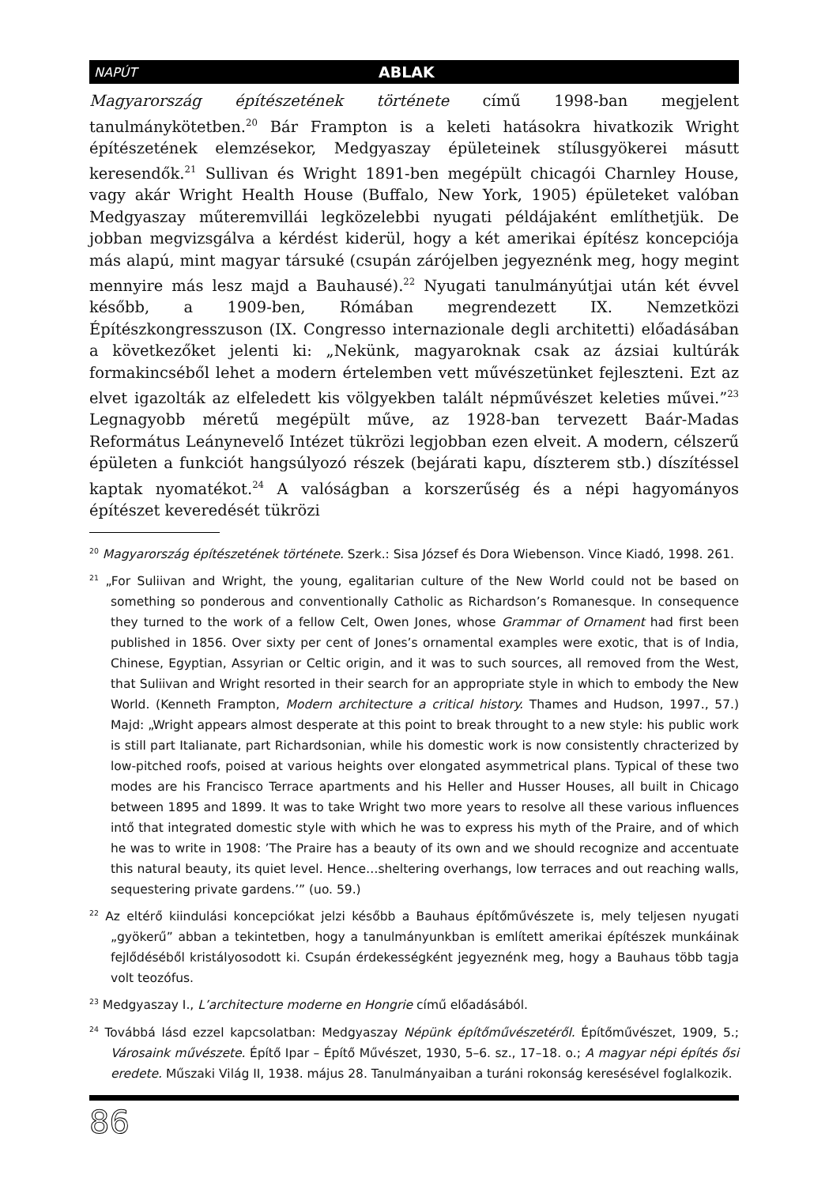NAPÚT ABLAK
Magyarország építészetének története című 1998-ban megjelent tanulmánykötetben.<sup>20</sup> Bár Frampton is a keleti hatásokra hivatkozik Wright építészetének elemzésekor, Medgyaszay épületeinek stílusgyökerei másutt keresendők.<sup>21</sup> Sullivan és Wright 1891-ben megépült chicagói Charnley House, vagy akár Wright Health House (Buffalo, New York, 1905) épületeket valóban Medgyaszay műteremvillái legközelebbi nyugati példájaként említhetjük. De jobban megvizsgálva a kérdést kiderül, hogy a két amerikai építész koncepciója más alapú, mint magyar társuké (csupán zárójelben jegyeznénk meg, hogy megint mennyire más lesz majd a Bauhausé).<sup>22</sup> Nyugati tanulmányútjai után két évvel később, a 1909-ben, Rómában megrendezett IX. Nemzetközi Építészkongresszuson (IX. Congresso internazionale degli architetti) előadásában a következőket jelenti ki: „Nekünk, magyaroknak csak az ázsiai kultúrák formakincséből lehet a modern értelemben vett művészetünket fejleszteni. Ezt az elvet igazolták az elfeledett kis völgyekben talált népművészet keleties művei.”<sup>23</sup> Legnagyobb méretű megépült műve, az 1928-ban tervezett Baár-Madas Református Leánynevelő Intézet tükrözi legjobban ezen elveit. A modern, célszerű épületen a funkciót hangsúlyozó részek (bejárati kapu, díszterem stb.) díszítéssel kaptak nyomatékot.<sup>24</sup> A valóságban a korszerűség és a népi hagyományos építészet keveredését tükrözi
<sup>20</sup> Magyarország építészetének története. Szerk.: Sisa József és Dora Wiebenson. Vince Kiadó, 1998. 261.
<sup>21</sup> „For Suliivan and Wright, the young, egalitarian culture of the New World could not be based on something so ponderous and conventionally Catholic as Richardson’s Romanesque. In consequence they turned to the work of a fellow Celt, Owen Jones, whose Grammar of Ornament had first been published in 1856. Over sixty per cent of Jones’s ornamental examples were exotic, that is of India, Chinese, Egyptian, Assyrian or Celtic origin, and it was to such sources, all removed from the West, that Suliivan and Wright resorted in their search for an appropriate style in which to embody the New World. (Kenneth Frampton, Modern architecture a critical history. Thames and Hudson, 1997., 57.) Majd: „Wright appears almost desperate at this point to break throught to a new style: his public work is still part Italianate, part Richardsonian, while his domestic work is now consistently chracterized by low-pitched roofs, poised at various heights over elongated asymmetrical plans. Typical of these two modes are his Francisco Terrace apartments and his Heller and Husser Houses, all built in Chicago between 1895 and 1899. It was to take Wright two more years to resolve all these various influences intő that integrated domestic style with which he was to express his myth of the Praire, and of which he was to write in 1908: ’The Praire has a beauty of its own and we should recognize and accentuate this natural beauty, its quiet level. Hence…sheltering overhangs, low terraces and out reaching walls, sequestering private gardens.’” (uo. 59.)
<sup>22</sup> Az eltérő kiindulási koncepciókat jelzi később a Bauhaus építőművészete is, mely teljesen nyugati „gyökerű” abban a tekintetben, hogy a tanulmányunkban is említett amerikai építészek munkáinak fejlődéséből kristályosodott ki. Csupán érdekességként jegyeznénk meg, hogy a Bauhaus több tagja volt teozófus.
<sup>23</sup> Medgyaszay I., L’architecture moderne en Hongrie című előadásából.
<sup>24</sup> Továbbá lásd ezzel kapcsolatban: Medgyaszay Népünk építőművészetéről. Építőművészet, 1909, 5.; Városaink művészete. Építő Ipar – Építő Művészet, 1930, 5–6. sz., 17–18. o.; A magyar népi építés ősi eredete. Műszaki Világ II, 1938. május 28. Tanulmányaiban a turáni rokonság keresésével foglalkozik.
86